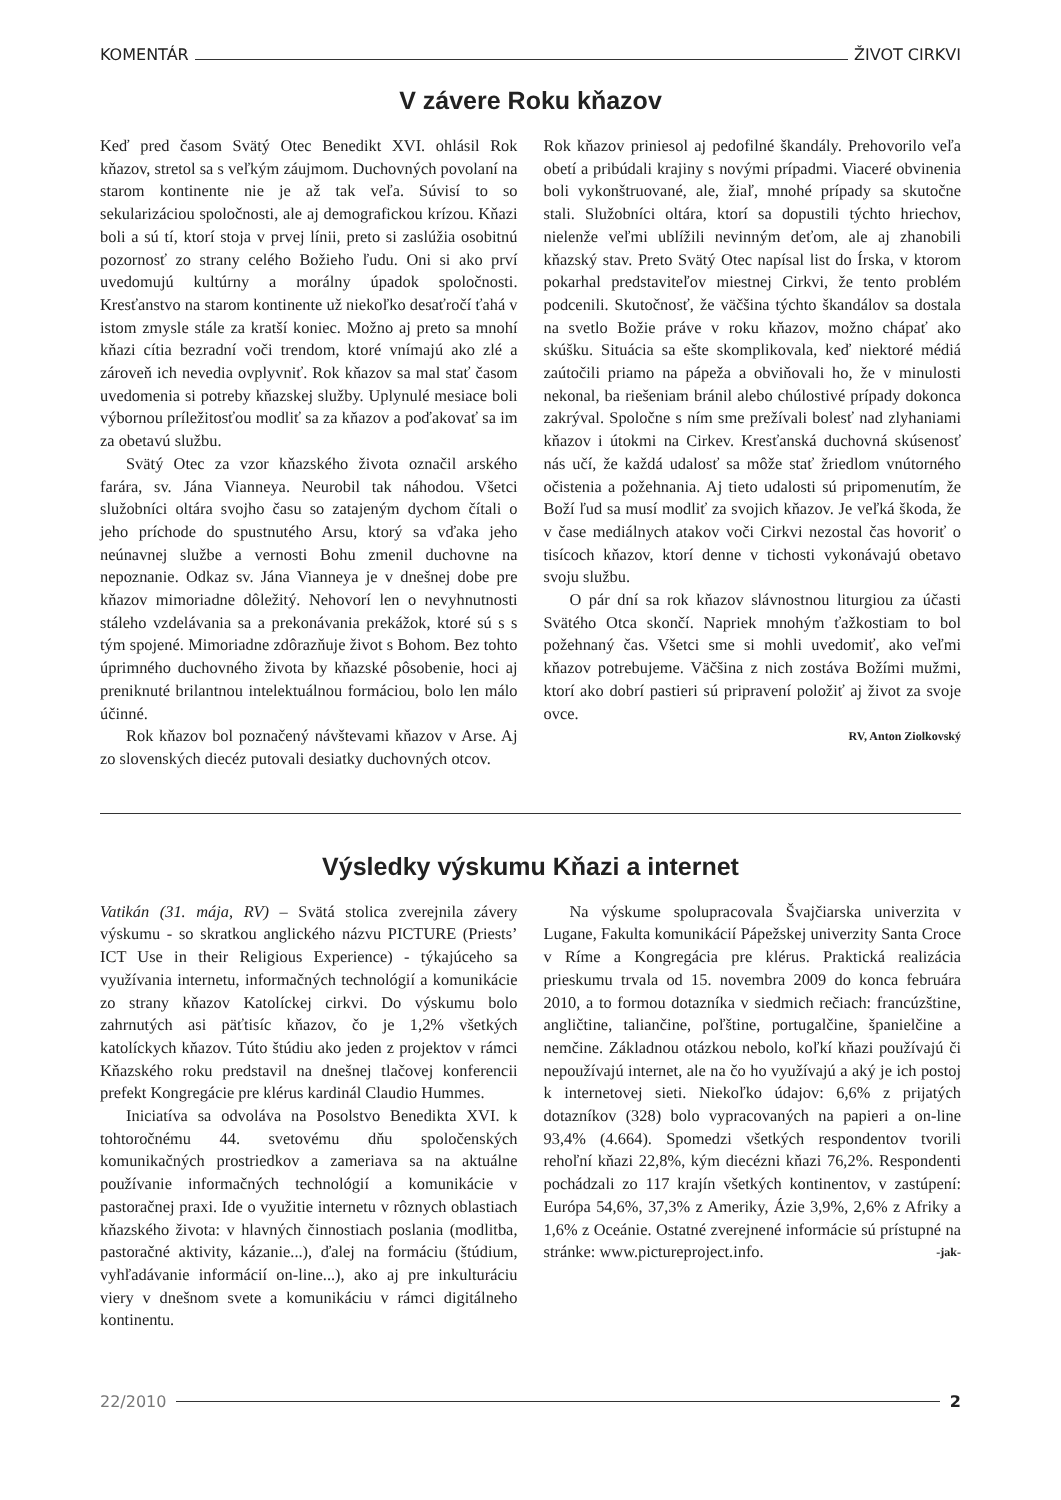KOMENTÁR ŽIVOT CIRKVI
V závere Roku kňazov
Keď pred časom Svätý Otec Benedikt XVI. ohlásil Rok kňazov, stretol sa s veľkým záujmom. Duchovných povolaní na starom kontinente nie je až tak veľa. Súvisí to so sekularizáciou spoločnosti, ale aj demografickou krízou. Kňazi boli a sú tí, ktorí stoja v prvej línii, preto si zaslúžia osobitnú pozornosť zo strany celého Božieho ľudu. Oni si ako prví uvedomujú kultúrny a morálny úpadok spoločnosti. Kresťanstvo na starom kontinente už niekoľko desaťročí ťahá v istom zmysle stále za kratší koniec. Možno aj preto sa mnohí kňazi cítia bezradní voči trendom, ktoré vnímajú ako zlé a zároveň ich nevedia ovplyvniť. Rok kňazov sa mal stať časom uvedomenia si potreby kňazskej služby. Uplynulé mesiace boli výbornou príležitosťou modliť sa za kňazov a poďakovať sa im za obetavú službu.
Svätý Otec za vzor kňazského života označil arského farára, sv. Jána Vianneya. Neurobil tak náhodou. Všetci služobníci oltára svojho času so zatajeným dychom čítali o jeho príchode do spustnutého Arsu, ktorý sa vďaka jeho neúnavnej službe a vernosti Bohu zmenil duchovne na nepoznanie. Odkaz sv. Jána Vianneya je v dnešnej dobe pre kňazov mimoriadne dôležitý. Nehovorí len o nevyhnutnosti stáleho vzdelávania sa a prekonávania prekážok, ktoré sú s s tým spojené. Mimoriadne zdôrazňuje život s Bohom. Bez tohto úprimného duchovného života by kňazské pôsobenie, hoci aj preniknuté brilantnou intelektuálnou formáciou, bolo len málo účinné.
Rok kňazov bol poznačený návštevami kňazov v Arse. Aj zo slovenských diecéz putovali desiatky duchovných otcov.
Rok kňazov priniesol aj pedofilné škandály. Prehovorilo veľa obetí a pribúdali krajiny s novými prípadmi. Viaceré obvinenia boli vykonštruované, ale, žiaľ, mnohé prípady sa skutočne stali. Služobníci oltára, ktorí sa dopustili týchto hriechov, nielenže veľmi ublížili nevinným deťom, ale aj zhanobili kňazský stav. Preto Svätý Otec napísal list do Írska, v ktorom pokarhal predstaviteľov miestnej Cirkvi, že tento problém podcenili. Skutočnosť, že väčšina týchto škandálov sa dostala na svetlo Božie práve v roku kňazov, možno chápať ako skúšku. Situácia sa ešte skomplikovala, keď niektoré médiá zaútočili priamo na pápeža a obviňovali ho, že v minulosti nekonal, ba riešeniam bránil alebo chúlostivé prípady dokonca zakrýval. Spoločne s ním sme prežívali bolesť nad zlyhaniami kňazov i útokmi na Cirkev. Kresťanská duchovná skúsenosť nás učí, že každá udalosť sa môže stať žriedlom vnútorného očistenia a požehnania. Aj tieto udalosti sú pripomenutím, že Boží ľud sa musí modliť za svojich kňazov. Je veľká škoda, že v čase mediálnych atakov voči Cirkvi nezostal čas hovoriť o tisícoch kňazov, ktorí denne v tichosti vykonávajú obetavo svoju službu.
O pár dní sa rok kňazov slávnostnou liturgiou za účasti Svätého Otca skončí. Napriek mnohým ťažkostiam to bol požehnaný čas. Všetci sme si mohli uvedomiť, ako veľmi kňazov potrebujeme. Väčšina z nich zostáva Božími mužmi, ktorí ako dobrí pastieri sú pripravení položiť aj život za svoje ovce.
RV, Anton Ziolkovský
Výsledky výskumu Kňazi a internet
Vatikán (31. mája, RV) – Svätá stolica zverejnila závery výskumu - so skratkou anglického názvu PICTURE (Priests’ ICT Use in their Religious Experience) - týkajúceho sa využívania internetu, informačných technológií a komunikácie zo strany kňazov Katolíckej cirkvi. Do výskumu bolo zahrnutých asi päťtisíc kňazov, čo je 1,2% všetkých katolíckych kňazov. Túto štúdiu ako jeden z projektov v rámci Kňazského roku predstavil na dnešnej tlačovej konferencii prefekt Kongregácie pre klérus kardinál Claudio Hummes.
Iniciatíva sa odvoláva na Posolstvo Benedikta XVI. k tohtoročnému 44. svetovému dňu spoločenských komunikačných prostriedkov a zameriava sa na aktuálne používanie informačných technológií a komunikácie v pastoračnej praxi. Ide o využitie internetu v rôznych oblastiach kňazského života: v hlavných činnostiach poslania (modlitba, pastoračné aktivity, kázanie...), ďalej na formáciu (štúdium, vyhľadávanie informácií on-line...), ako aj pre inkulturáciu viery v dnešnom svete a komunikáciu v rámci digitálneho kontinentu.
Na výskume spolupracovala Švajčiarska univerzita v Lugane, Fakulta komunikácií Pápežskej univerzity Santa Croce v Ríme a Kongregácia pre klérus. Praktická realizácia prieskumu trvala od 15. novembra 2009 do konca februára 2010, a to formou dotazníka v siedmich rečiach: francúzštine, angličtine, taliančine, poľštine, portugalčine, španielčine a nemčine. Základnou otázkou nebolo, koľkí kňazi používajú či nepoužívajú internet, ale na čo ho využívajú a aký je ich postoj k internetovej sieti. Niekoľko údajov: 6,6% z prijatých dotazníkov (328) bolo vypracovaných na papieri a on-line 93,4% (4.664). Spomedzi všetkých respondentov tvorili rehoľní kňazi 22,8%, kým diecézni kňazi 76,2%. Respondenti pochádzali zo 117 krajín všetkých kontinentov, v zastúpení: Európa 54,6%, 37,3% z Ameriky, Ázie 3,9%, 2,6% z Afriky a 1,6% z Oceánie. Ostatné zverejnené informácie sú prístupné na stránke: www.pictureproject.info. -jak-
22/2010 2